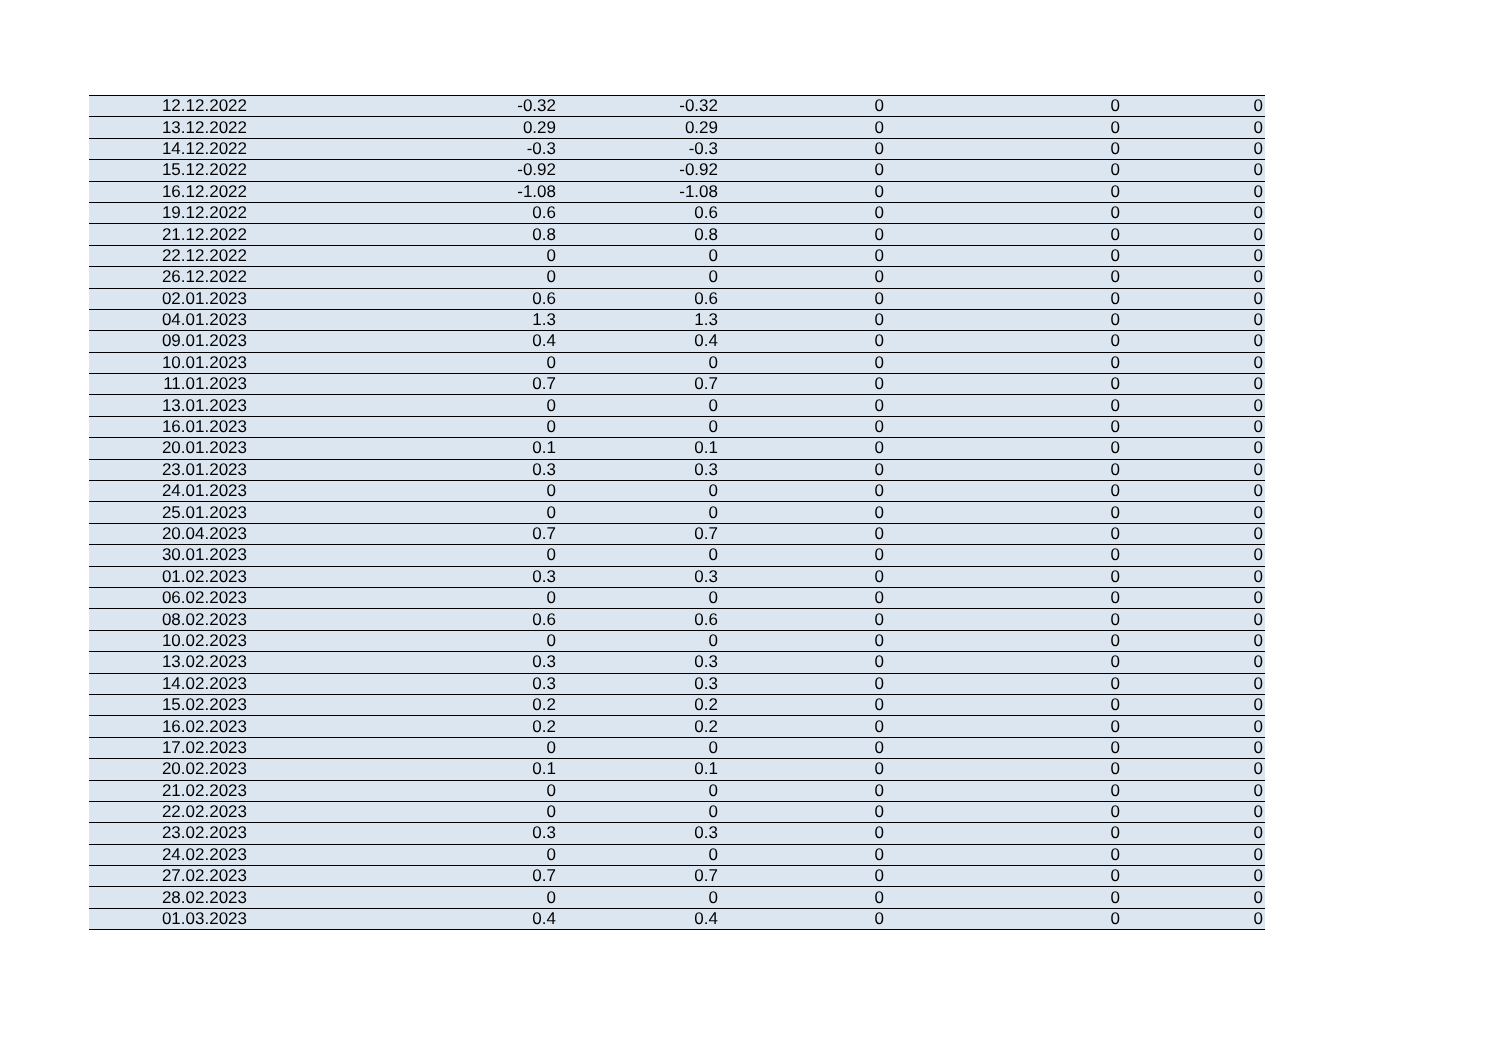| 12.12.2022 | -0.32 | -0.32 | 0 | 0 | 0 |
| 13.12.2022 | 0.29 | 0.29 | 0 | 0 | 0 |
| 14.12.2022 | -0.3 | -0.3 | 0 | 0 | 0 |
| 15.12.2022 | -0.92 | -0.92 | 0 | 0 | 0 |
| 16.12.2022 | -1.08 | -1.08 | 0 | 0 | 0 |
| 19.12.2022 | 0.6 | 0.6 | 0 | 0 | 0 |
| 21.12.2022 | 0.8 | 0.8 | 0 | 0 | 0 |
| 22.12.2022 | 0 | 0 | 0 | 0 | 0 |
| 26.12.2022 | 0 | 0 | 0 | 0 | 0 |
| 02.01.2023 | 0.6 | 0.6 | 0 | 0 | 0 |
| 04.01.2023 | 1.3 | 1.3 | 0 | 0 | 0 |
| 09.01.2023 | 0.4 | 0.4 | 0 | 0 | 0 |
| 10.01.2023 | 0 | 0 | 0 | 0 | 0 |
| 11.01.2023 | 0.7 | 0.7 | 0 | 0 | 0 |
| 13.01.2023 | 0 | 0 | 0 | 0 | 0 |
| 16.01.2023 | 0 | 0 | 0 | 0 | 0 |
| 20.01.2023 | 0.1 | 0.1 | 0 | 0 | 0 |
| 23.01.2023 | 0.3 | 0.3 | 0 | 0 | 0 |
| 24.01.2023 | 0 | 0 | 0 | 0 | 0 |
| 25.01.2023 | 0 | 0 | 0 | 0 | 0 |
| 20.04.2023 | 0.7 | 0.7 | 0 | 0 | 0 |
| 30.01.2023 | 0 | 0 | 0 | 0 | 0 |
| 01.02.2023 | 0.3 | 0.3 | 0 | 0 | 0 |
| 06.02.2023 | 0 | 0 | 0 | 0 | 0 |
| 08.02.2023 | 0.6 | 0.6 | 0 | 0 | 0 |
| 10.02.2023 | 0 | 0 | 0 | 0 | 0 |
| 13.02.2023 | 0.3 | 0.3 | 0 | 0 | 0 |
| 14.02.2023 | 0.3 | 0.3 | 0 | 0 | 0 |
| 15.02.2023 | 0.2 | 0.2 | 0 | 0 | 0 |
| 16.02.2023 | 0.2 | 0.2 | 0 | 0 | 0 |
| 17.02.2023 | 0 | 0 | 0 | 0 | 0 |
| 20.02.2023 | 0.1 | 0.1 | 0 | 0 | 0 |
| 21.02.2023 | 0 | 0 | 0 | 0 | 0 |
| 22.02.2023 | 0 | 0 | 0 | 0 | 0 |
| 23.02.2023 | 0.3 | 0.3 | 0 | 0 | 0 |
| 24.02.2023 | 0 | 0 | 0 | 0 | 0 |
| 27.02.2023 | 0.7 | 0.7 | 0 | 0 | 0 |
| 28.02.2023 | 0 | 0 | 0 | 0 | 0 |
| 01.03.2023 | 0.4 | 0.4 | 0 | 0 | 0 |